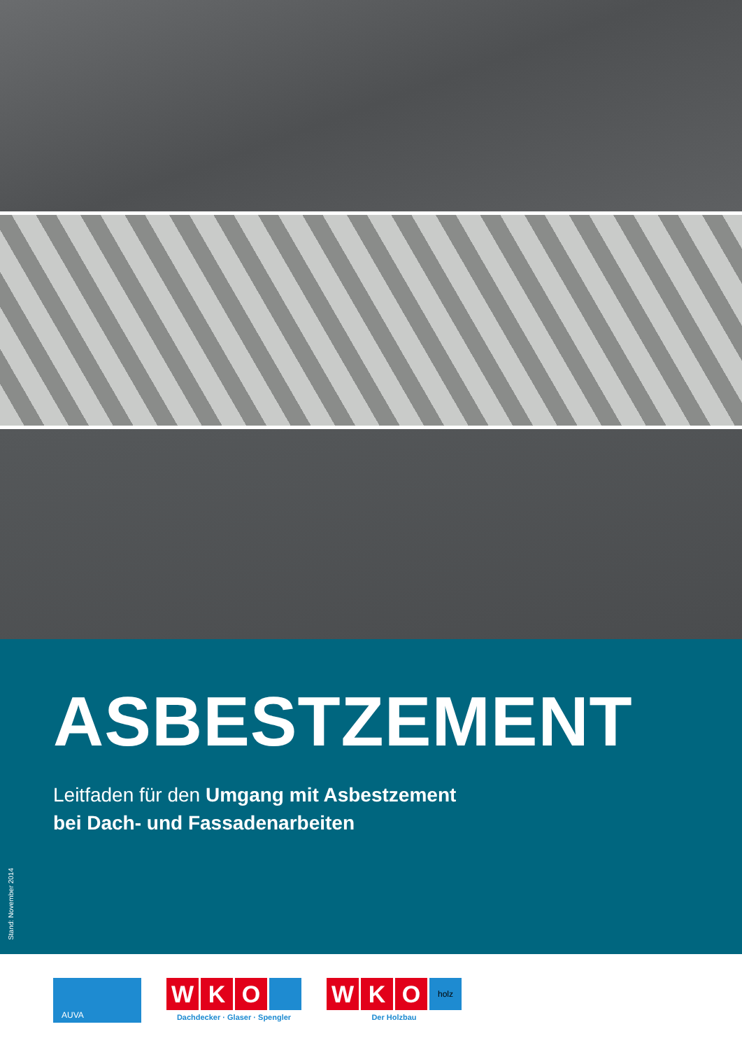ASBESTZEMENT
Leitfaden für den Umgang mit Asbestzement
bei Dach- und Fassadenarbeiten
Stand: November 2014
AUVA
W K O
Dachdecker · Glaser · Spengler
W K O holz
Der Holzbau